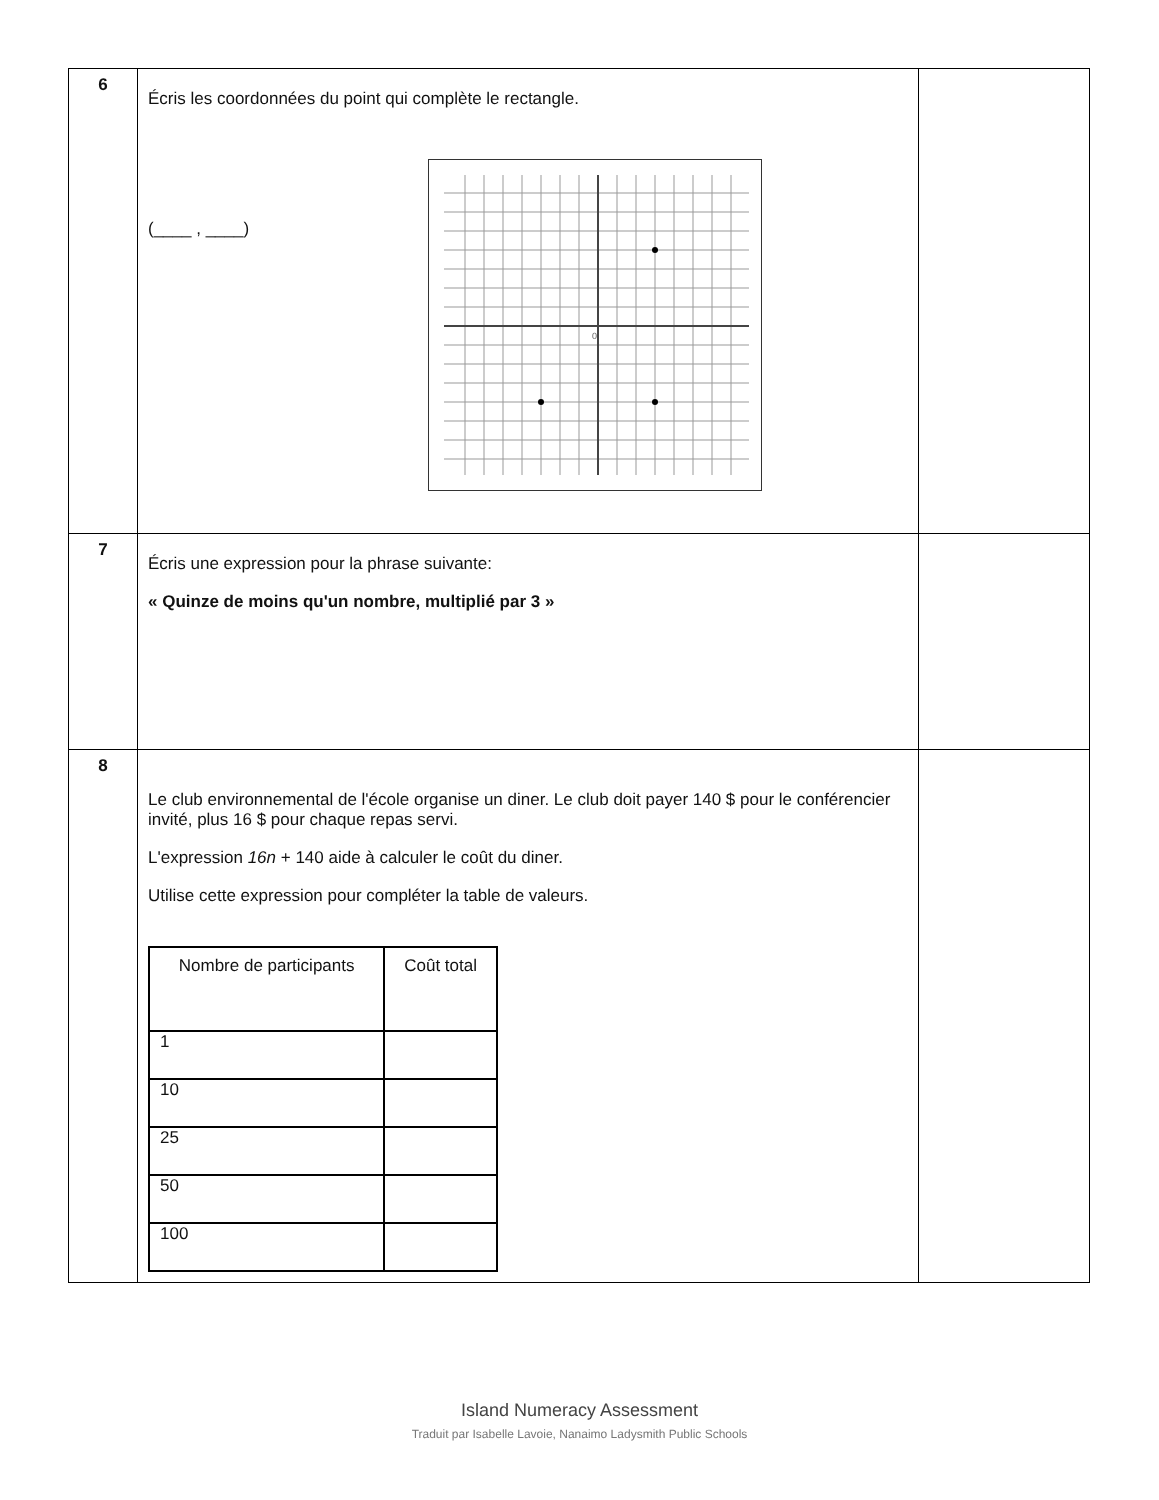| 6 | Écris les coordonnées du point qui complète le rectangle. (____ , ____) 0 | |
| 7 | Écris une expression pour la phrase suivante: « Quinze de moins qu'un nombre, multiplié par 3 » | |
| 8 | Le club environnemental de l'école organise un diner. Le club doit payer 140 $ pour le conférencier invité, plus 16 $ pour chaque repas servi. L'expression 16n + 140 aide à calculer le coût du diner. Utilise cette expression pour compléter la table de valeurs. / Nombre de participants / Coût total / / --- / --- / / 1 / / / 10 / / / 25 / / / 50 / / / 100 / / | |
Island Numeracy Assessment
Traduit par Isabelle Lavoie, Nanaimo Ladysmith Public Schools